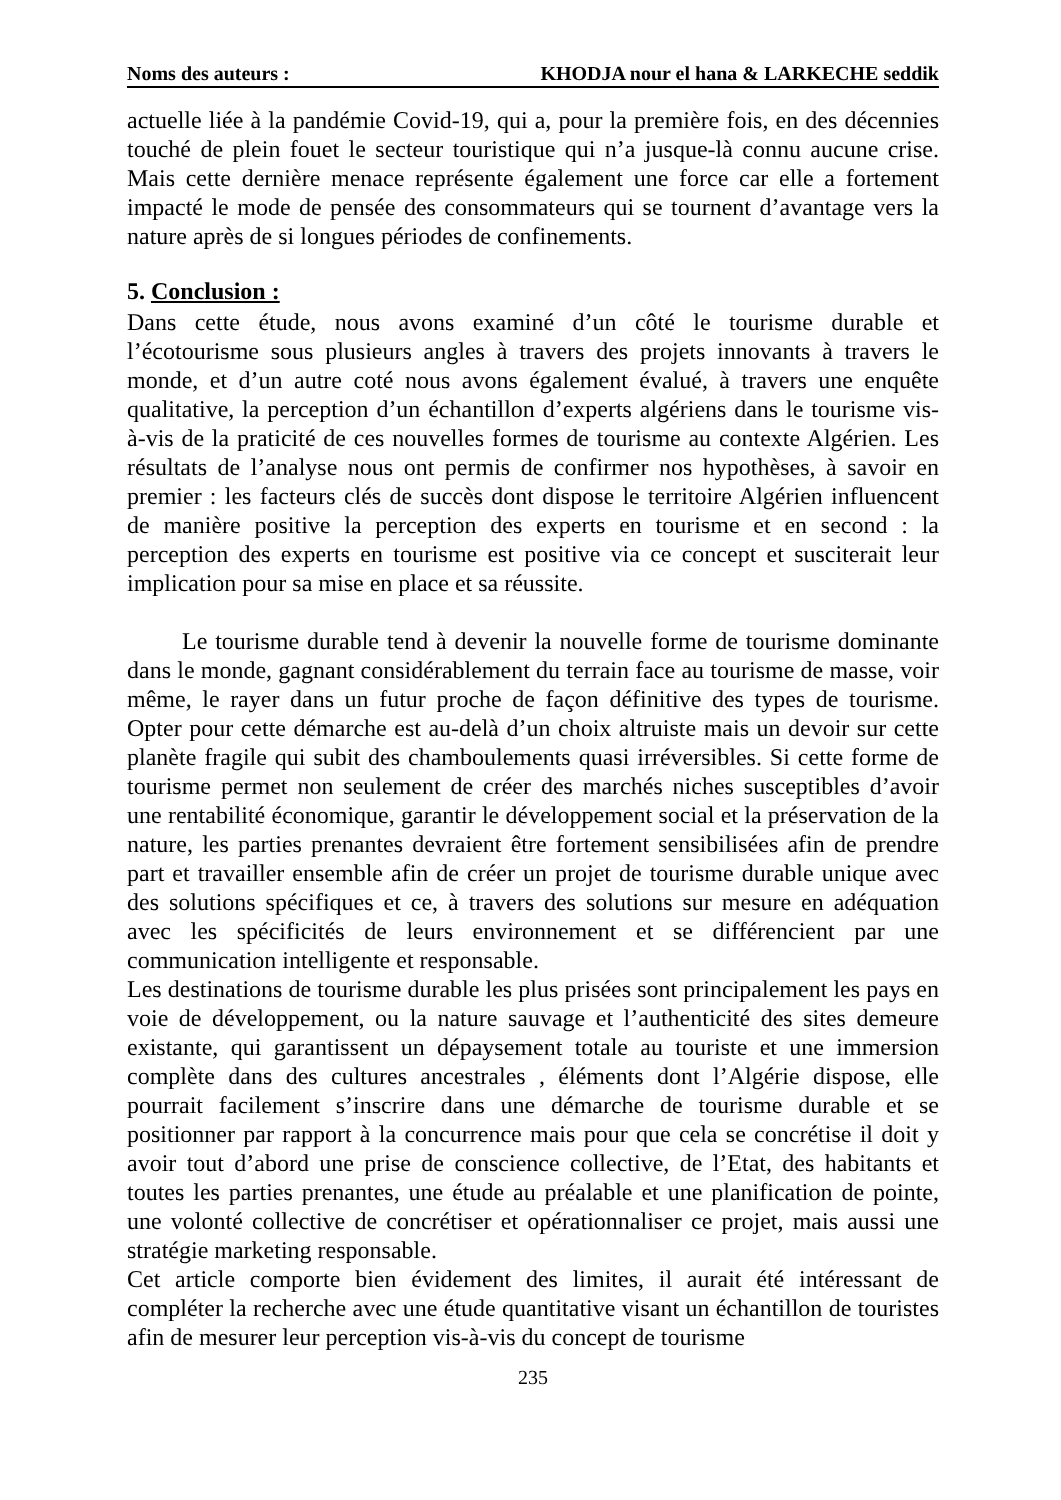Noms des auteurs : KHODJA nour el hana & LARKECHE seddik
actuelle liée à la pandémie Covid-19, qui a, pour la première fois, en des décennies touché de plein fouet le secteur touristique qui n’a jusque-là connu aucune crise. Mais cette dernière menace représente également une force car elle a fortement impacté le mode de pensée des consommateurs qui se tournent d’avantage vers la nature après de si longues périodes de confinements.
5. Conclusion :
Dans cette étude, nous avons examiné d’un côté le tourisme durable et l’écotourisme sous plusieurs angles à travers des projets innovants à travers le monde, et d’un autre coté nous avons également évalué, à travers une enquête qualitative, la perception d’un échantillon d’experts algériens dans le tourisme vis-à-vis de la praticité de ces nouvelles formes de tourisme au contexte Algérien. Les résultats de l’analyse nous ont permis de confirmer nos hypothèses, à savoir en premier : les facteurs clés de succès dont dispose le territoire Algérien influencent de manière positive la perception des experts en tourisme et en second : la perception des experts en tourisme est positive via ce concept et susciterait leur implication pour sa mise en place et sa réussite.
Le tourisme durable tend à devenir la nouvelle forme de tourisme dominante dans le monde, gagnant considérablement du terrain face au tourisme de masse, voir même, le rayer dans un futur proche de façon définitive des types de tourisme. Opter pour cette démarche est au-delà d’un choix altruiste mais un devoir sur cette planète fragile qui subit des chamboulements quasi irréversibles. Si cette forme de tourisme permet non seulement de créer des marchés niches susceptibles d’avoir une rentabilité économique, garantir le développement social et la préservation de la nature, les parties prenantes devraient être fortement sensibilisées afin de prendre part et travailler ensemble afin de créer un projet de tourisme durable unique avec des solutions spécifiques et ce, à travers des solutions sur mesure en adéquation avec les spécificités de leurs environnement et se différencient par une communication intelligente et responsable.
Les destinations de tourisme durable les plus prisées sont principalement les pays en voie de développement, ou la nature sauvage et l’authenticité des sites demeure existante, qui garantissent un dépaysement totale au touriste et une immersion complète dans des cultures ancestrales , éléments dont l’Algérie dispose, elle pourrait facilement s’inscrire dans une démarche de tourisme durable et se positionner par rapport à la concurrence mais pour que cela se concrétise il doit y avoir tout d’abord une prise de conscience collective, de l’Etat, des habitants et toutes les parties prenantes, une étude au préalable et une planification de pointe, une volonté collective de concrétiser et opérationnaliser ce projet, mais aussi une stratégie marketing responsable.
Cet article comporte bien évidement des limites, il aurait été intéressant de compléter la recherche avec une étude quantitative visant un échantillon de touristes afin de mesurer leur perception vis-à-vis du concept de tourisme
235